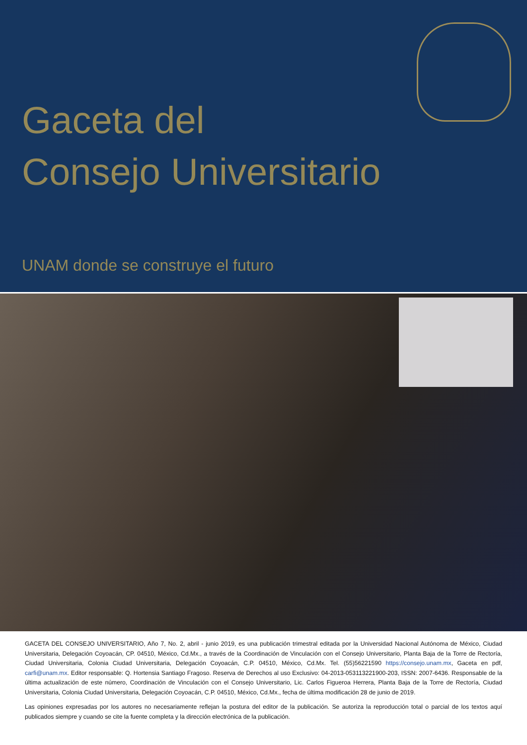Gaceta del
Consejo Universitario
UNAM donde se construye el futuro
GACETA DEL CONSEJO UNIVERSITARIO, Año 7, No. 2, abril - junio 2019, es una publicación trimestral editada por la Universidad Nacional Autónoma de México, Ciudad Universitaria, Delegación Coyoacán, CP. 04510, México, Cd.Mx., a través de la Coordinación de Vinculación con el Consejo Universitario, Planta Baja de la Torre de Rectoría, Ciudad Universitaria, Colonia Ciudad Universitaria, Delegación Coyoacán, C.P. 04510, México, Cd.Mx. Tel. (55)56221590 https://consejo.unam.mx, Gaceta en pdf, carfi@unam.mx. Editor responsable: Q. Hortensia Santiago Fragoso. Reserva de Derechos al uso Exclusivo: 04-2013-053113221900-203, ISSN: 2007-6436. Responsable de la última actualización de este número, Coordinación de Vinculación con el Consejo Universitario, Lic. Carlos Figueroa Herrera, Planta Baja de la Torre de Rectoría, Ciudad Universitaria, Colonia Ciudad Universitaria, Delegación Coyoacán, C.P. 04510, México, Cd.Mx., fecha de última modificación 28 de junio de 2019.
Las opiniones expresadas por los autores no necesariamente reflejan la postura del editor de la publicación. Se autoriza la reproducción total o parcial de los textos aquí publicados siempre y cuando se cite la fuente completa y la dirección electrónica de la publicación.